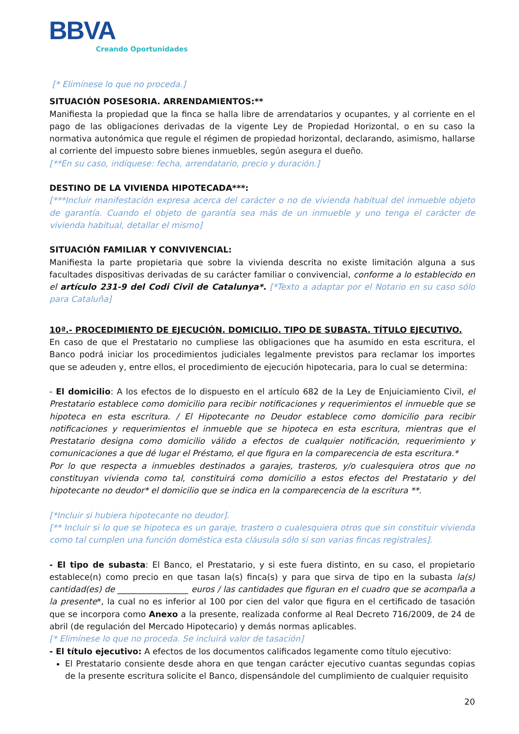BBVA
Creando Oportunidades
[* Elimínese lo que no proceda.]
SITUACIÓN POSESORIA. ARRENDAMIENTOS:**
Manifiesta la propiedad que la finca se halla libre de arrendatarios y ocupantes, y al corriente en el pago de las obligaciones derivadas de la vigente Ley de Propiedad Horizontal, o en su caso la normativa autonómica que regule el régimen de propiedad horizontal, declarando, asimismo, hallarse al corriente del impuesto sobre bienes inmuebles, según asegura el dueño.
[**En su caso, indíquese: fecha, arrendatario, precio y duración.]
DESTINO DE LA VIVIENDA HIPOTECADA***:
[***Incluir manifestación expresa acerca del carácter o no de vivienda habitual del inmueble objeto de garantía. Cuando el objeto de garantía sea más de un inmueble y uno tenga el carácter de vivienda habitual, detallar el mismo]
SITUACIÓN FAMILIAR Y CONVIVENCIAL:
Manifiesta la parte propietaria que sobre la vivienda descrita no existe limitación alguna a sus facultades dispositivas derivadas de su carácter familiar o convivencial, conforme a lo establecido en el artículo 231-9 del Codi Civil de Catalunya*. [*Texto a adaptar por el Notario en su caso sólo para Cataluña]
10ª.- PROCEDIMIENTO DE EJECUCIÓN. DOMICILIO. TIPO DE SUBASTA. TÍTULO EJECUTIVO.
En caso de que el Prestatario no cumpliese las obligaciones que ha asumido en esta escritura, el Banco podrá iniciar los procedimientos judiciales legalmente previstos para reclamar los importes que se adeuden y, entre ellos, el procedimiento de ejecución hipotecaria, para lo cual se determina:
- El domicilio: A los efectos de lo dispuesto en el artículo 682 de la Ley de Enjuiciamiento Civil, el Prestatario establece como domicilio para recibir notificaciones y requerimientos el inmueble que se hipoteca en esta escritura. / El Hipotecante no Deudor establece como domicilio para recibir notificaciones y requerimientos el inmueble que se hipoteca en esta escritura, mientras que el Prestatario designa como domicilio válido a efectos de cualquier notificación, requerimiento y comunicaciones a que dé lugar el Préstamo, el que figura en la comparecencia de esta escritura.*
Por lo que respecta a inmuebles destinados a garajes, trasteros, y/o cualesquiera otros que no constituyan vivienda como tal, constituirá como domicilio a estos efectos del Prestatario y del hipotecante no deudor* el domicilio que se indica en la comparecencia de la escritura **.
[*Incluir si hubiera hipotecante no deudor].
[** Incluir si lo que se hipoteca es un garaje, trastero o cualesquiera otros que sin constituir vivienda como tal cumplen una función doméstica esta cláusula sólo si son varias fincas registrales].
- El tipo de subasta: El Banco, el Prestatario, y si este fuera distinto, en su caso, el propietario establece(n) como precio en que tasan la(s) finca(s) y para que sirva de tipo en la subasta la(s) cantidad(es) de _________________ euros / las cantidades que figuran en el cuadro que se acompaña a la presente*, la cual no es inferior al 100 por cien del valor que figura en el certificado de tasación que se incorpora como Anexo a la presente, realizada conforme al Real Decreto 716/2009, de 24 de abril (de regulación del Mercado Hipotecario) y demás normas aplicables.
[* Elimínese lo que no proceda. Se incluirá valor de tasación]
- El título ejecutivo: A efectos de los documentos calificados legamente como título ejecutivo:
El Prestatario consiente desde ahora en que tengan carácter ejecutivo cuantas segundas copias de la presente escritura solicite el Banco, dispensándole del cumplimiento de cualquier requisito
20